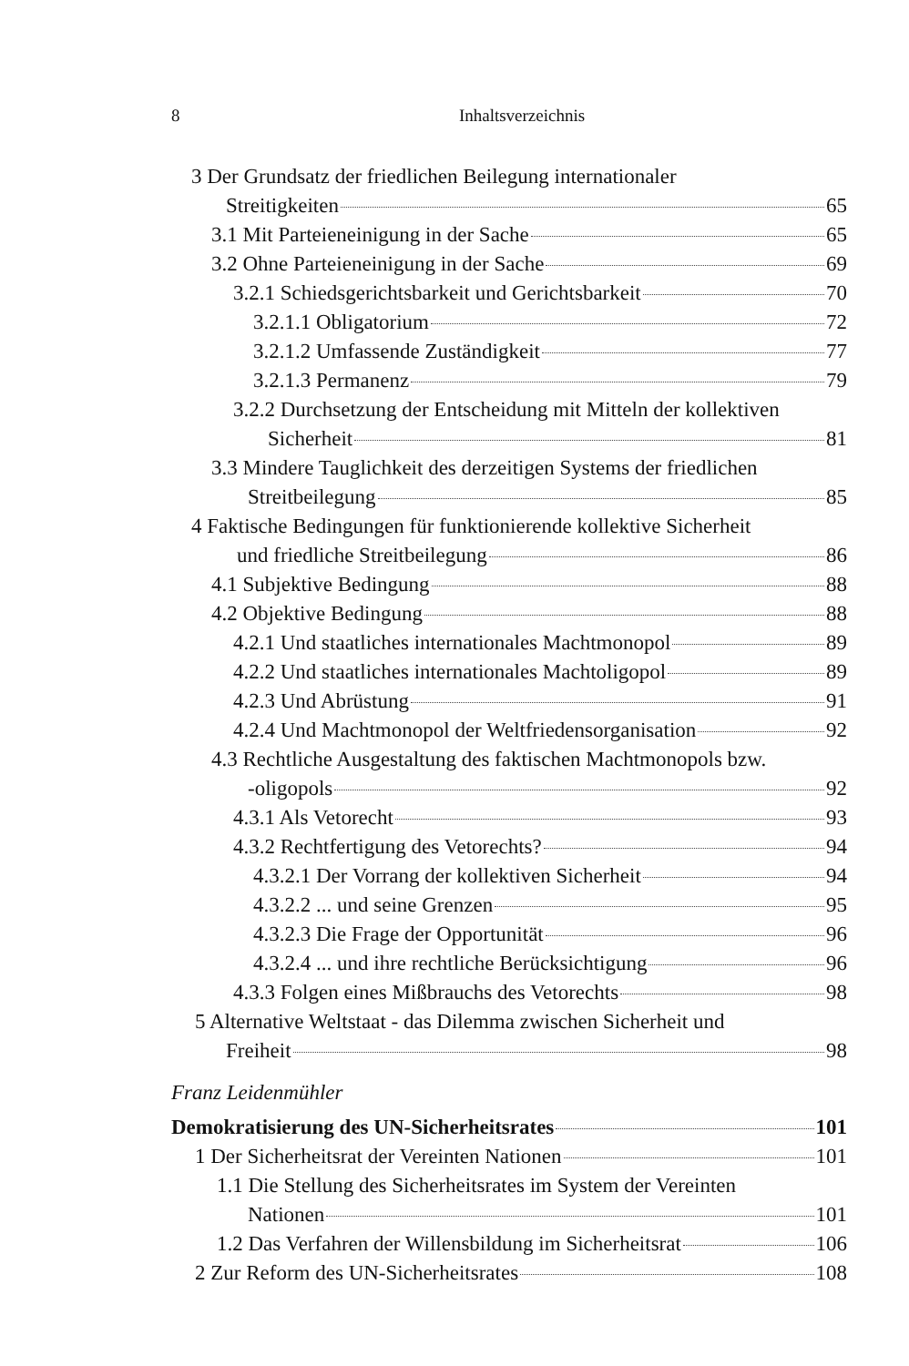8 Inhaltsverzeichnis
3 Der Grundsatz der friedlichen Beilegung internationaler
Streitigkeiten 65
3.1 Mit Parteieneinigung in der Sache 65
3.2 Ohne Parteieneinigung in der Sache 69
3.2.1 Schiedsgerichtsbarkeit und Gerichtsbarkeit 70
3.2.1.1 Obligatorium 72
3.2.1.2 Umfassende Zuständigkeit 77
3.2.1.3 Permanenz 79
3.2.2 Durchsetzung der Entscheidung mit Mitteln der kollektiven
Sicherheit 81
3.3 Mindere Tauglichkeit des derzeitigen Systems der friedlichen
Streitbeilegung 85
4 Faktische Bedingungen für funktionierende kollektive Sicherheit
und friedliche Streitbeilegung 86
4.1 Subjektive Bedingung 88
4.2 Objektive Bedingung 88
4.2.1 Und staatliches internationales Machtmonopol 89
4.2.2 Und staatliches internationales Machtoligopol 89
4.2.3 Und Abrüstung 91
4.2.4 Und Machtmonopol der Weltfriedensorganisation 92
4.3 Rechtliche Ausgestaltung des faktischen Machtmonopols bzw.
-oligopols 92
4.3.1 Als Vetorecht 93
4.3.2 Rechtfertigung des Vetorechts? 94
4.3.2.1 Der Vorrang der kollektiven Sicherheit 94
4.3.2.2 ... und seine Grenzen 95
4.3.2.3 Die Frage der Opportunität 96
4.3.2.4 ... und ihre rechtliche Berücksichtigung 96
4.3.3 Folgen eines Mißbrauchs des Vetorechts 98
5 Alternative Weltstaat - das Dilemma zwischen Sicherheit und
Freiheit 98
Franz Leidenmühler
Demokratisierung des UN-Sicherheitsrates 101
1 Der Sicherheitsrat der Vereinten Nationen 101
1.1 Die Stellung des Sicherheitsrates im System der Vereinten
Nationen 101
1.2 Das Verfahren der Willensbildung im Sicherheitsrat 106
2 Zur Reform des UN-Sicherheitsrates 108